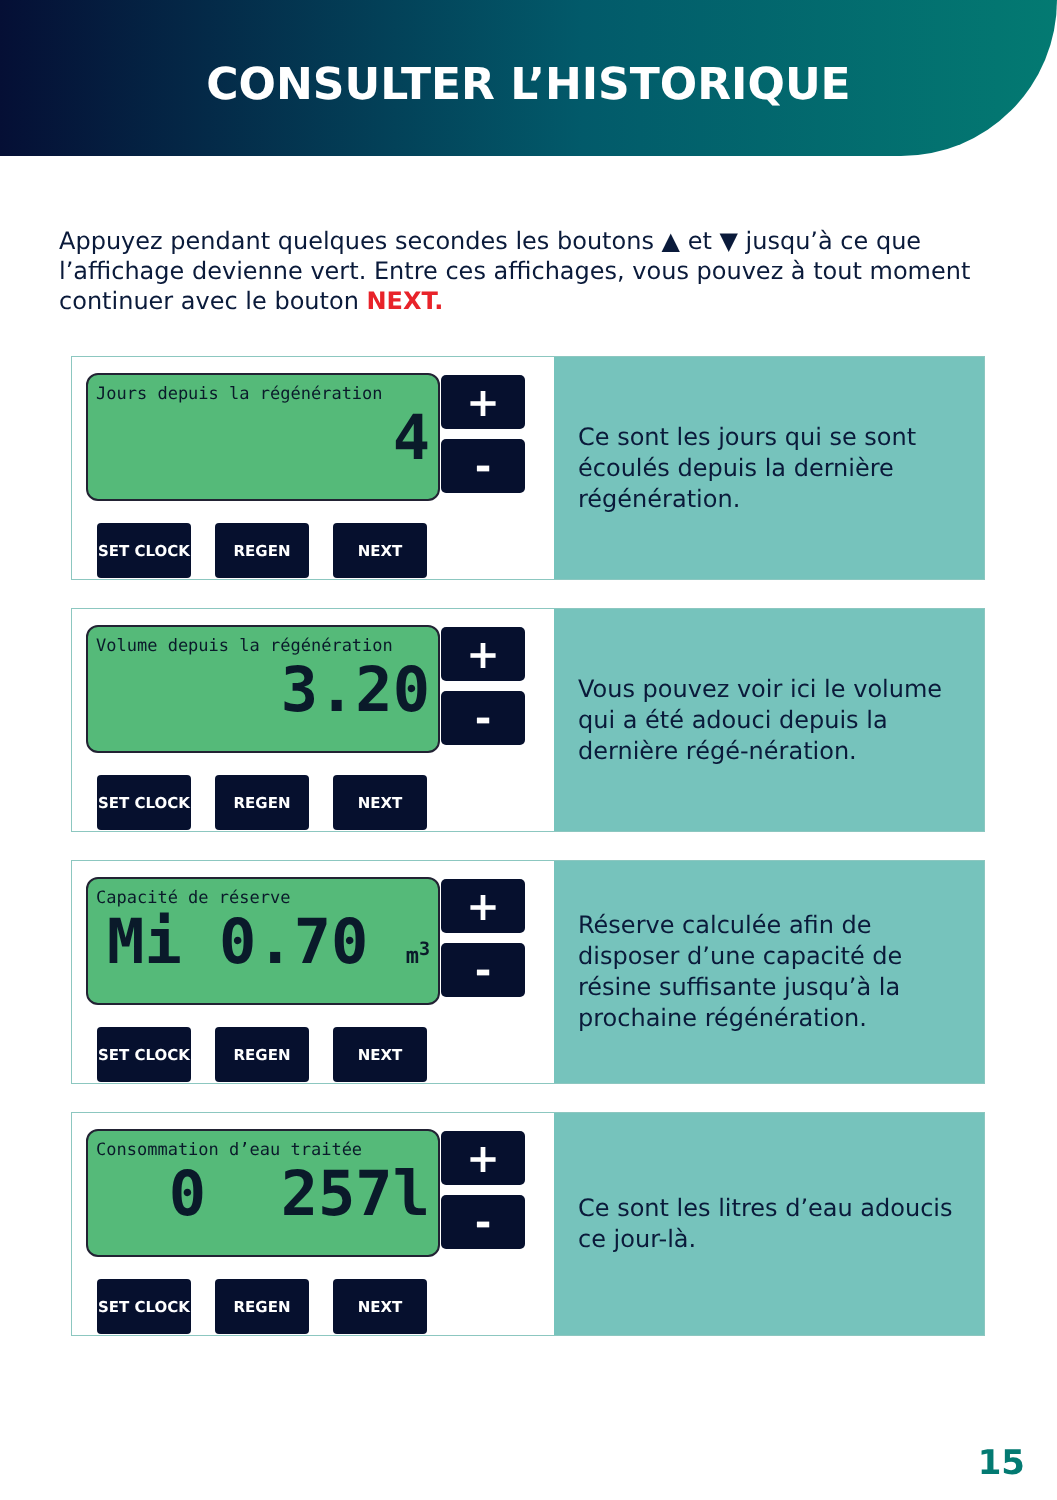CONSULTER L’HISTORIQUE
Appuyez pendant quelques secondes les boutons ▲ et ▼ jusqu’à ce que l’affichage devienne vert. Entre ces affichages, vous pouvez à tout moment continuer avec le bouton NEXT.
Jours depuis la régénération
4
+
-
SET CLOCK REGEN NEXT
Ce sont les jours qui se sont écoulés depuis la dernière régénération.
Volume depuis la régénération
3.20
+
-
SET CLOCK REGEN NEXT
Vous pouvez voir ici le volume qui a été adouci depuis la dernière régé-nération.
Capacité de réserve
Mi 0.70 m<sup>3</sup>
+
-
SET CLOCK REGEN NEXT
Réserve calculée afin de disposer d’une capacité de résine suffisante jusqu’à la prochaine régénération.
Consommation d’eau traitée
0 257l
+
-
SET CLOCK REGEN NEXT
Ce sont les litres d’eau adoucis ce jour-là.
15